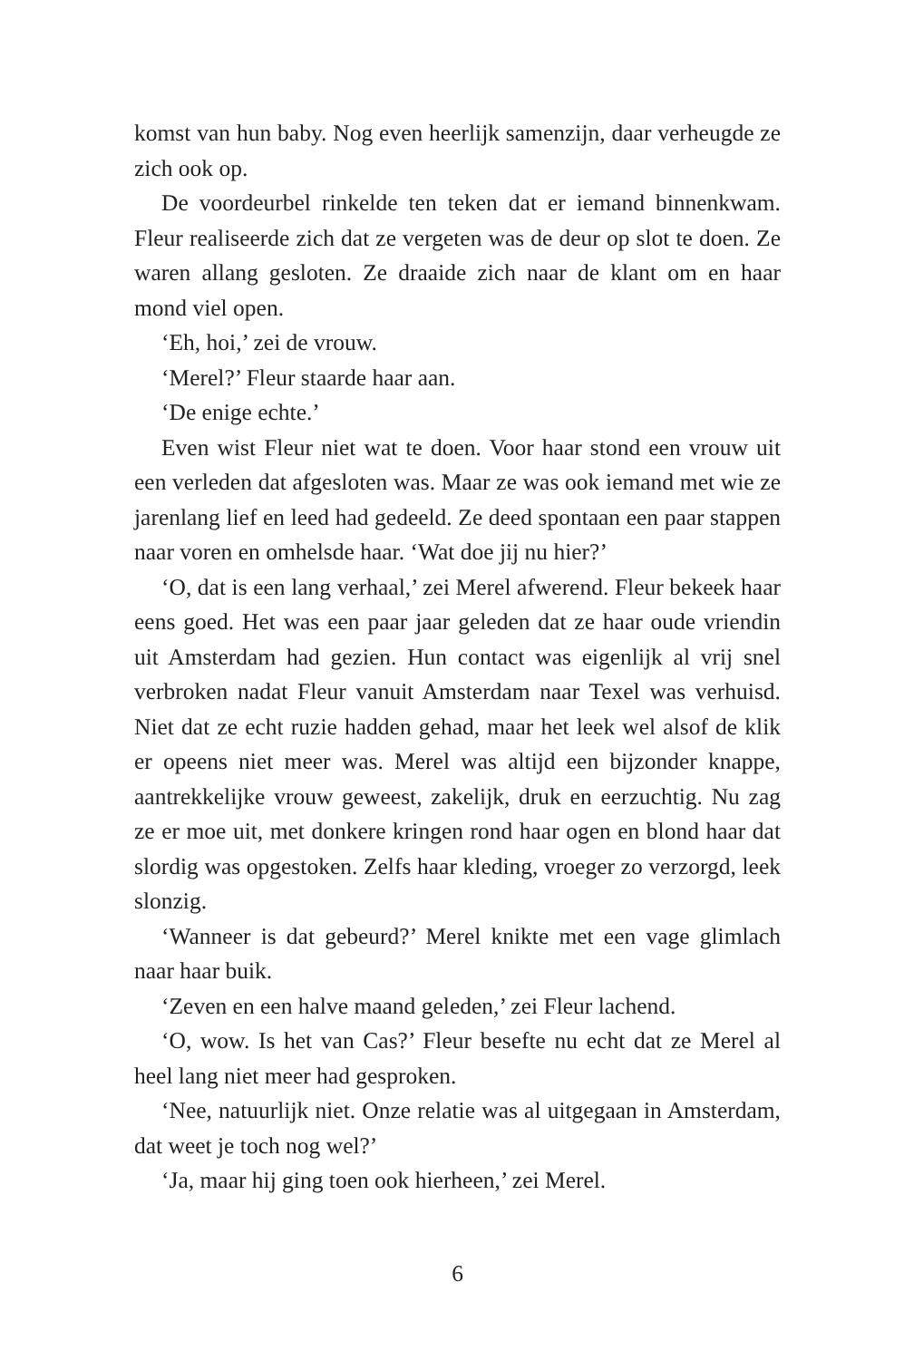komst van hun baby. Nog even heerlijk samenzijn, daar verheugde ze zich ook op.
De voordeurbel rinkelde ten teken dat er iemand binnenkwam. Fleur realiseerde zich dat ze vergeten was de deur op slot te doen. Ze waren allang gesloten. Ze draaide zich naar de klant om en haar mond viel open.
‘Eh, hoi,’ zei de vrouw.
‘Merel?’ Fleur staarde haar aan.
‘De enige echte.’
Even wist Fleur niet wat te doen. Voor haar stond een vrouw uit een verleden dat afgesloten was. Maar ze was ook iemand met wie ze jarenlang lief en leed had gedeeld. Ze deed spontaan een paar stappen naar voren en omhelsde haar. ‘Wat doe jij nu hier?’
‘O, dat is een lang verhaal,’ zei Merel afwerend. Fleur bekeek haar eens goed. Het was een paar jaar geleden dat ze haar oude vriendin uit Amsterdam had gezien. Hun contact was eigenlijk al vrij snel verbroken nadat Fleur vanuit Amsterdam naar Texel was verhuisd. Niet dat ze echt ruzie hadden gehad, maar het leek wel alsof de klik er opeens niet meer was. Merel was altijd een bijzonder knappe, aantrekkelijke vrouw geweest, zakelijk, druk en eerzuchtig. Nu zag ze er moe uit, met donkere kringen rond haar ogen en blond haar dat slordig was opgestoken. Zelfs haar kleding, vroeger zo verzorgd, leek slonzig.
‘Wanneer is dat gebeurd?’ Merel knikte met een vage glimlach naar haar buik.
‘Zeven en een halve maand geleden,’ zei Fleur lachend.
‘O, wow. Is het van Cas?’ Fleur besefte nu echt dat ze Merel al heel lang niet meer had gesproken.
‘Nee, natuurlijk niet. Onze relatie was al uitgegaan in Amsterdam, dat weet je toch nog wel?’
‘Ja, maar hij ging toen ook hierheen,’ zei Merel.
6